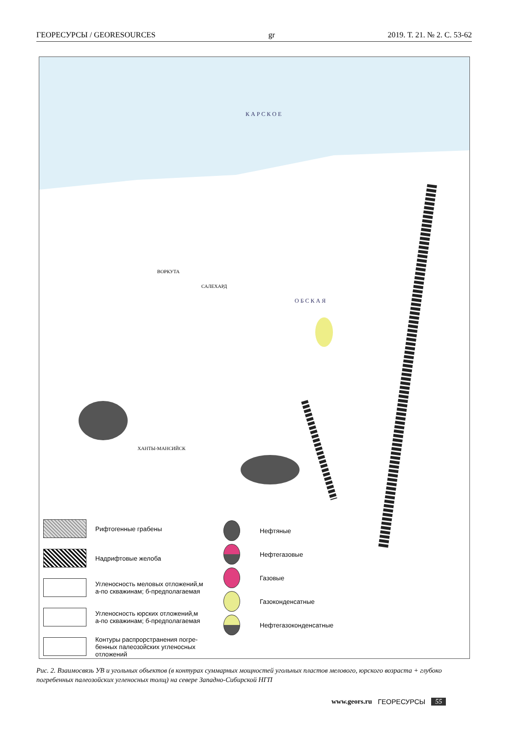ГЕОРЕСУРСЫ / GEORESOURCES gr 2019. Т. 21. № 2. С. 53-62
К А Р С К О Е
ВОРКУТА
САЛЕХАРД
ХАНТЫ-МАНСИЙСК
О Б С К А Я
Рифтогенные грабены
Надрифтовые желоба
Угленосность меловых отложений,м
а-по скважинам; б-предполагаемая
Угленосность юрских отложений,м
а-по скважинам; б-предполагаемая
Контуры распрорстранения погре-
бенных палеозойских угленосных
отложений
Нефтяные
Нефтегазовые
Газовые
Газоконденсатные
Нефтегазоконденсатные
Рис. 2. Взаимосвязь УВ и угольных объектов (в контурах суммарных мощностей угольных пластов мелового, юрского возраста + глубоко погребенных палеозойских угленосных толщ) на севере Западно-Сибирской НГП
www.geors.ru ГЕОРЕСУРСЫ 55